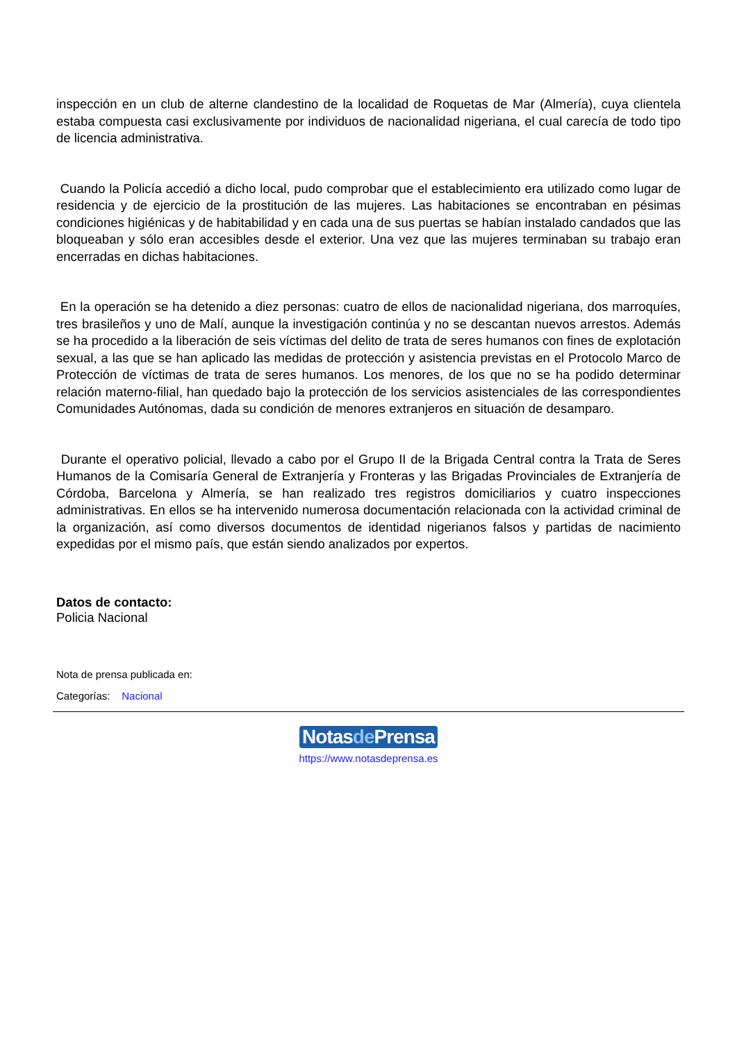inspección en un club de alterne clandestino de la localidad de Roquetas de Mar (Almería), cuya clientela estaba compuesta casi exclusivamente por individuos de nacionalidad nigeriana, el cual carecía de todo tipo de licencia administrativa.
Cuando la Policía accedió a dicho local, pudo comprobar que el establecimiento era utilizado como lugar de residencia y de ejercicio de la prostitución de las mujeres. Las habitaciones se encontraban en pésimas condiciones higiénicas y de habitabilidad y en cada una de sus puertas se habían instalado candados que las bloqueaban y sólo eran accesibles desde el exterior. Una vez que las mujeres terminaban su trabajo eran encerradas en dichas habitaciones.
En la operación se ha detenido a diez personas: cuatro de ellos de nacionalidad nigeriana, dos marroquíes, tres brasileños y uno de Malí, aunque la investigación continúa y no se descantan nuevos arrestos. Además se ha procedido a la liberación de seis víctimas del delito de trata de seres humanos con fines de explotación sexual, a las que se han aplicado las medidas de protección y asistencia previstas en el Protocolo Marco de Protección de víctimas de trata de seres humanos. Los menores, de los que no se ha podido determinar relación materno-filial, han quedado bajo la protección de los servicios asistenciales de las correspondientes Comunidades Autónomas, dada su condición de menores extranjeros en situación de desamparo.
Durante el operativo policial, llevado a cabo por el Grupo II de la Brigada Central contra la Trata de Seres Humanos de la Comisaría General de Extranjería y Fronteras y las Brigadas Provinciales de Extranjería de Córdoba, Barcelona y Almería, se han realizado tres registros domiciliarios y cuatro inspecciones administrativas. En ellos se ha intervenido numerosa documentación relacionada con la actividad criminal de la organización, así como diversos documentos de identidad nigerianos falsos y partidas de nacimiento expedidas por el mismo país, que están siendo analizados por expertos.
Datos de contacto:
Policia Nacional
Nota de prensa publicada en:
Categorías: Nacional
Notasde Prensa
https://www.notasdeprensa.es